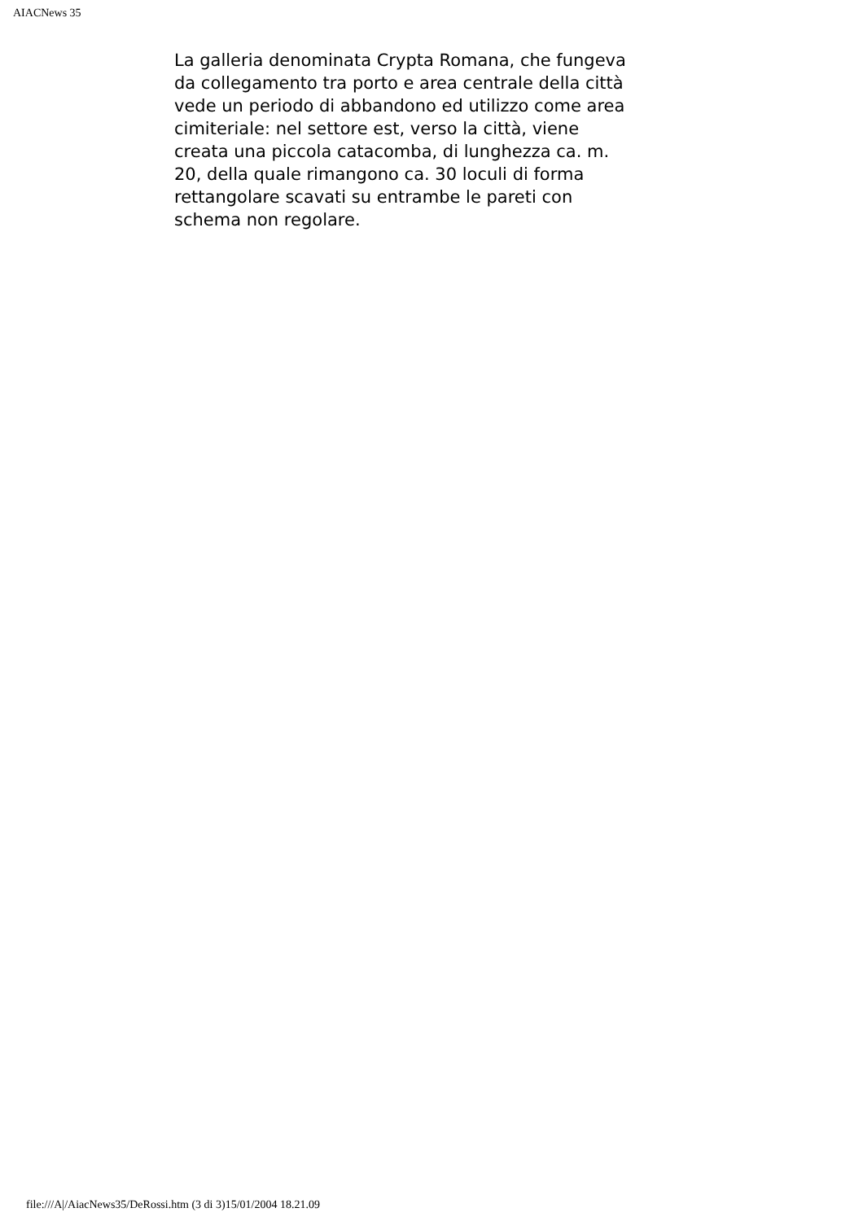AIACNews 35
La galleria denominata Crypta Romana, che fungeva da collegamento tra porto e area centrale della città vede un periodo di abbandono ed utilizzo come area cimiteriale: nel settore est, verso la città, viene creata una piccola catacomba, di lunghezza ca. m. 20, della quale rimangono ca. 30 loculi di forma rettangolare scavati su entrambe le pareti con schema non regolare.
file:///A|/AiacNews35/DeRossi.htm (3 di 3)15/01/2004 18.21.09